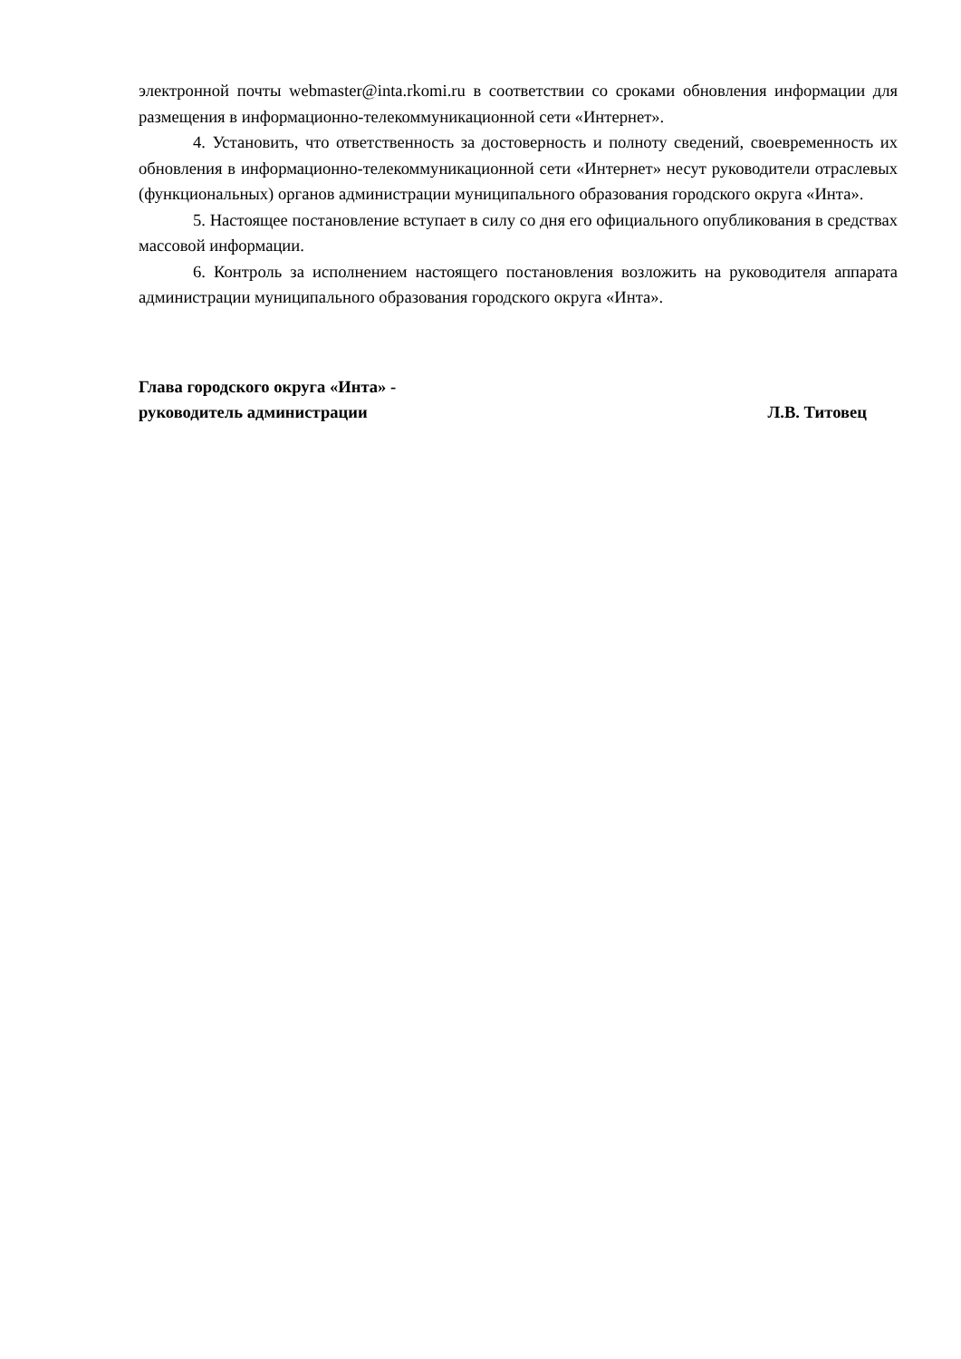электронной почты webmaster@inta.rkomi.ru в соответствии со сроками обновления информации для размещения в информационно-телекоммуникационной сети «Интернет».
4. Установить, что ответственность за достоверность и полноту сведений, своевременность их обновления в информационно-телекоммуникационной сети «Интернет» несут руководители отраслевых (функциональных) органов администрации муниципального образования городского округа «Инта».
5. Настоящее постановление вступает в силу со дня его официального опубликования в средствах массовой информации.
6. Контроль за исполнением настоящего постановления возложить на руководителя аппарата администрации муниципального образования городского округа «Инта».
Глава городского округа «Инта» -
руководитель администрации Л.В. Титовец